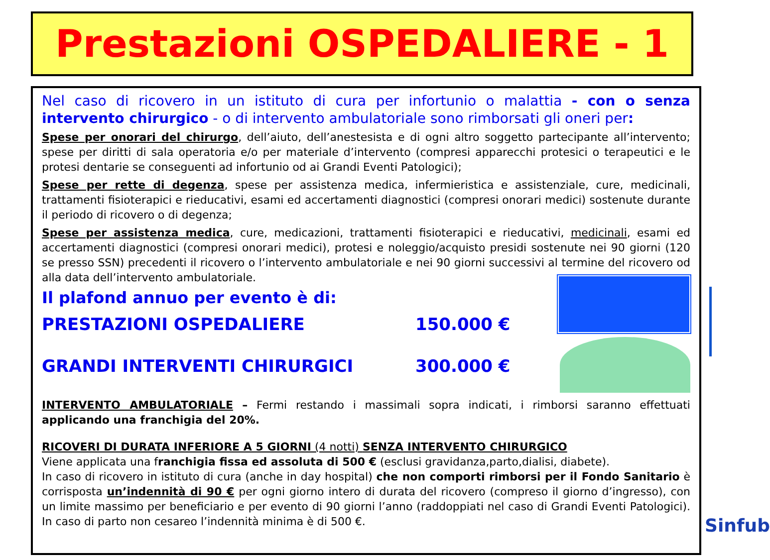Prestazioni OSPEDALIERE - 1
Nel caso di ricovero in un istituto di cura per infortunio o malattia - con o senza intervento chirurgico - o di intervento ambulatoriale sono rimborsati gli oneri per:
Spese per onorari del chirurgo, dell’aiuto, dell’anestesista e di ogni altro soggetto partecipante all’intervento; spese per diritti di sala operatoria e/o per materiale d’intervento (compresi apparecchi protesici o terapeutici e le protesi dentarie se conseguenti ad infortunio od ai Grandi Eventi Patologici);
Spese per rette di degenza, spese per assistenza medica, infermieristica e assistenziale, cure, medicinali, trattamenti fisioterapici e rieducativi, esami ed accertamenti diagnostici (compresi onorari medici) sostenute durante il periodo di ricovero o di degenza;
Spese per assistenza medica, cure, medicazioni, trattamenti fisioterapici e rieducativi, medicinali, esami ed accertamenti diagnostici (compresi onorari medici), protesi e noleggio/acquisto presidi sostenute nei 90 giorni (120 se presso SSN) precedenti il ricovero o l’intervento ambulatoriale e nei 90 giorni successivi al termine del ricovero od alla data dell’intervento ambulatoriale.
Il plafond annuo per evento è di:
PRESTAZIONI OSPEDALIERE 150.000 €
GRANDI INTERVENTI CHIRURGICI 300.000 €
INTERVENTO AMBULATORIALE – Fermi restando i massimali sopra indicati, i rimborsi saranno effettuati applicando una franchigia del 20%.
RICOVERI DI DURATA INFERIORE A 5 GIORNI (4 notti) SENZA INTERVENTO CHIRURGICO
Viene applicata una franchigia fissa ed assoluta di 500 € (esclusi gravidanza,parto,dialisi, diabete).
In caso di ricovero in istituto di cura (anche in day hospital) che non comporti rimborsi per il Fondo Sanitario è corrisposta un’indennità di 90 € per ogni giorno intero di durata del ricovero (compreso il giorno d’ingresso), con un limite massimo per beneficiario e per evento di 90 giorni l’anno (raddoppiati nel caso di Grandi Eventi Patologici). In caso di parto non cesareo l’indennità minima è di 500 €.
Sinfub